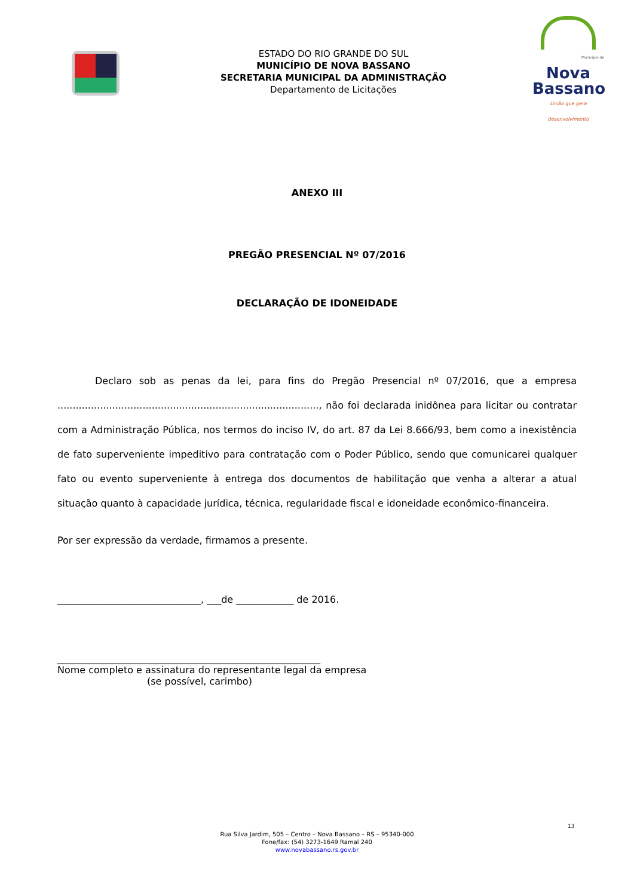ESTADO DO RIO GRANDE DO SUL
MUNICÍPIO DE NOVA BASSANO
SECRETARIA MUNICIPAL DA ADMINISTRAÇÃO
Departamento de Licitações
Município de
Nova
Bassano
União que gera desenvolvimento
ANEXO III
PREGÃO PRESENCIAL Nº 07/2016
DECLARAÇÃO DE IDONEIDADE
Declaro sob as penas da lei, para fins do Pregão Presencial nº 07/2016, que a empresa ......................................................................................, não foi declarada inidônea para licitar ou contratar com a Administração Pública, nos termos do inciso IV, do art. 87 da Lei 8.666/93, bem como a inexistência de fato superveniente impeditivo para contratação com o Poder Público, sendo que comunicarei qualquer fato ou evento superveniente à entrega dos documentos de habilitação que venha a alterar a atual situação quanto à capacidade jurídica, técnica, regularidade fiscal e idoneidade econômico-financeira.
Por ser expressão da verdade, firmamos a presente.
______________________________, ___de ____________ de 2016.
_______________________________________________________
Nome completo e assinatura do representante legal da empresa
(se possível, carimbo)
13
Rua Silva Jardim, 505 – Centro – Nova Bassano – RS – 95340-000
Fone/fax: (54) 3273-1649 Ramal 240
www.novabassano.rs.gov.br